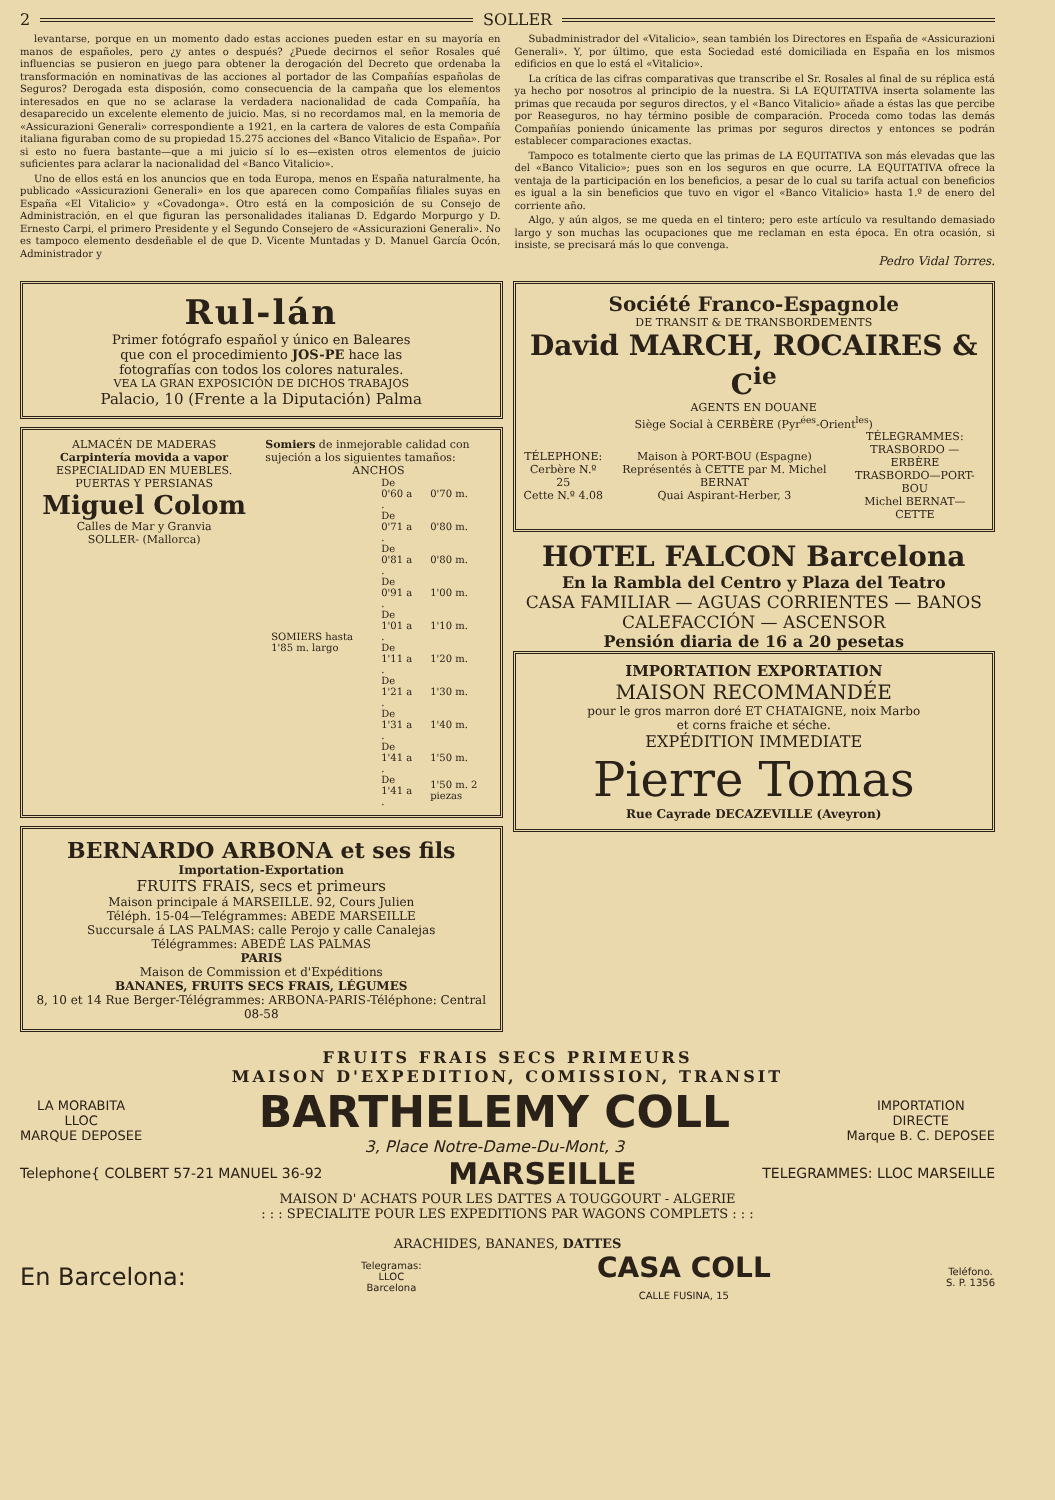2 SOLLER
levantarse, porque en un momento dado estas acciones pueden estar en su mayoría en manos de españoles, pero ¿y antes o después? ¿Puede decirnos el señor Rosales qué influencias se pusieron en juego para obtener la derogación del Decreto que ordenaba la transformación en nominativas de las acciones al portador de las Compañías españolas de Seguros? Derogada esta disposión, como consecuencia de la campaña que los elementos interesados en que no se aclarase la verdadera nacionalidad de cada Compañía, ha desaparecido un excelente elemento de juicio. Mas, si no recordamos mal, en la memoria de «Assicurazioni Generali» correspondiente a 1921, en la cartera de valores de esta Compañía italiana figuraban como de su propiedad 15.275 acciones del «Banco Vitalicio de España». Por si esto no fuera bastante—que a mi juicio sí lo es—existen otros elementos de juicio suficientes para aclarar la nacionalidad del «Banco Vitalicio».
Uno de ellos está en los anuncios que en toda Europa, menos en España naturalmente, ha publicado «Assicurazioni Generali» en los que aparecen como Compañías filiales suyas en España «El Vitalicio» y «Covadonga». Otro está en la composición de su Consejo de Administración, en el que figuran las personalidades italianas D. Edgardo Morpurgo y D. Ernesto Carpi, el primero Presidente y el Segundo Consejero de «Assicurazioni Generali». No es tampoco elemento desdeñable el de que D. Vicente Muntadas y D. Manuel García Ocón, Administrador y
Subadministrador del «Vitalicio», sean también los Directores en España de «Assicurazioni Generali». Y, por último, que esta Sociedad esté domiciliada en España en los mismos edificios en que lo está el «Vitalicio».
La crítica de las cifras comparativas que transcribe el Sr. Rosales al final de su réplica está ya hecho por nosotros al principio de la nuestra. Si LA EQUITATIVA inserta solamente las primas que recauda por seguros directos, y el «Banco Vitalicio» añade a éstas las que percibe por Reaseguros, no hay término posible de comparación. Proceda como todas las demás Compañías poniendo únicamente las primas por seguros directos y entonces se podrán establecer comparaciones exactas.
Tampoco es totalmente cierto que las primas de LA EQUITATIVA son más elevadas que las del «Banco Vitalicio»; pues son en los seguros en que ocurre, LA EQUITATIVA ofrece la ventaja de la participación en los beneficios, a pesar de lo cual su tarifa actual con beneficios es igual a la sin beneficios que tuvo en vigor el «Banco Vitalicio» hasta 1.º de enero del corriente año.
Algo, y aún algos, se me queda en el tintero; pero este artículo va resultando demasiado largo y son muchas las ocupaciones que me reclaman en esta época. En otra ocasión, si insiste, se precisará más lo que convenga.
Pedro Vidal Torres.
Rul-lán
Primer fotógrafo español y único en Baleares
que con el procedimiento JOS-PE hace las
fotografías con todos los colores naturales.
VEA LA GRAN EXPOSICIÓN DE DICHOS TRABAJOS
Palacio, 10 (Frente a la Diputación) Palma
ALMACÉN DE MADERAS
Carpintería movida a vapor
ESPECIALIDAD EN MUEBLES.
PUERTAS Y PERSIANAS
Miguel Colom
Calles de Mar y Granvia
SOLLER- (Mallorca)
Somiers de inmejorable calidad con sujeción a los siguientes tamaños:
ANCHOS
| SOMIERS hasta 1'85 m. largo | De 0'60 a . | 0'70 m. |
| | De 0'71 a . | 0'80 m. |
| | De 0'81 a . | 0'80 m. |
| | De 0'91 a . | 1'00 m. |
| | De 1'01 a . | 1'10 m. |
| | De 1'11 a . | 1'20 m. |
| | De 1'21 a . | 1'30 m. |
| | De 1'31 a . | 1'40 m. |
| | De 1'41 a . | 1'50 m. |
| | De 1'41 a . | 1'50 m. 2 piezas |
BERNARDO ARBONA et ses fils
Importation-Exportation
FRUITS FRAIS, secs et primeurs
Maison principale á MARSEILLE. 92, Cours Julien
Téléph. 15-04—Telégrammes: ABEDE MARSEILLE
Succursale á LAS PALMAS: calle Perojo y calle Canalejas
Télégrammes: ABEDÉ LAS PALMAS
PARIS
Maison de Commission et d'Expéditions
BANANES, FRUITS SECS FRAIS, LÉGUMES
8, 10 et 14 Rue Berger-Télégrammes: ARBONA-PARIS-Téléphone: Central 08-58
Société Franco-Espagnole
DE TRANSIT & DE TRANSBORDEMENTS
David MARCH, ROCAIRES & C<sup>ie</sup>
AGENTS EN DOUANE
Siège Social à CERBÈRE (Pyr<sup>ées</sup>-Orient<sup>les</sup>)
TÉLEPHONE:
Cerbère N.º 25
Cette N.º 4.08 Maison à PORT-BOU (Espagne)
Représentés à CETTE par M. Michel BERNAT
Quai Aspirant-Herber, 3 TÉLEGRAMMES:
TRASBORDO — ERBÈRE
TRASBORDO—PORT-BOU
Michel BERNAT—CETTE
HOTEL FALCON Barcelona
En la Rambla del Centro y Plaza del Teatro
CASA FAMILIAR — AGUAS CORRIENTES — BANOS
CALEFACCIÓN — ASCENSOR
Pensión diaria de 16 a 20 pesetas
IMPORTATION EXPORTATION
MAISON RECOMMANDÉE
pour le gros marron doré ET CHATAIGNE, noix Marbo
et corns fraiche et séche.
EXPÉDITION IMMEDIATE
Pierre Tomas
Rue Cayrade DECAZEVILLE (Aveyron)
FRUITS FRAIS SECS PRIMEURS
MAISON D'EXPEDITION, COMISSION, TRANSIT
LA MORABITA
LLOC
MARQUE DEPOSEE BARTHELEMY COLL
3, Place Notre-Dame-Du-Mont, 3 IMPORTATION
DIRECTE
Marque B. C. DEPOSEE
Telephone{ COLBERT 57-21 MANUEL 36-92 MARSEILLE TELEGRAMMES: LLOC MARSEILLE
MAISON D' ACHATS POUR LES DATTES A TOUGGOURT - ALGERIE
: : : SPECIALITE POUR LES EXPEDITIONS PAR WAGONS COMPLETS : : :
ARACHIDES, BANANES, DATTES
En Barcelona: Telegramas:
LLOC
Barcelona CASA COLL
CALLE FUSINA, 15 Teléfono.
S. P. 1356